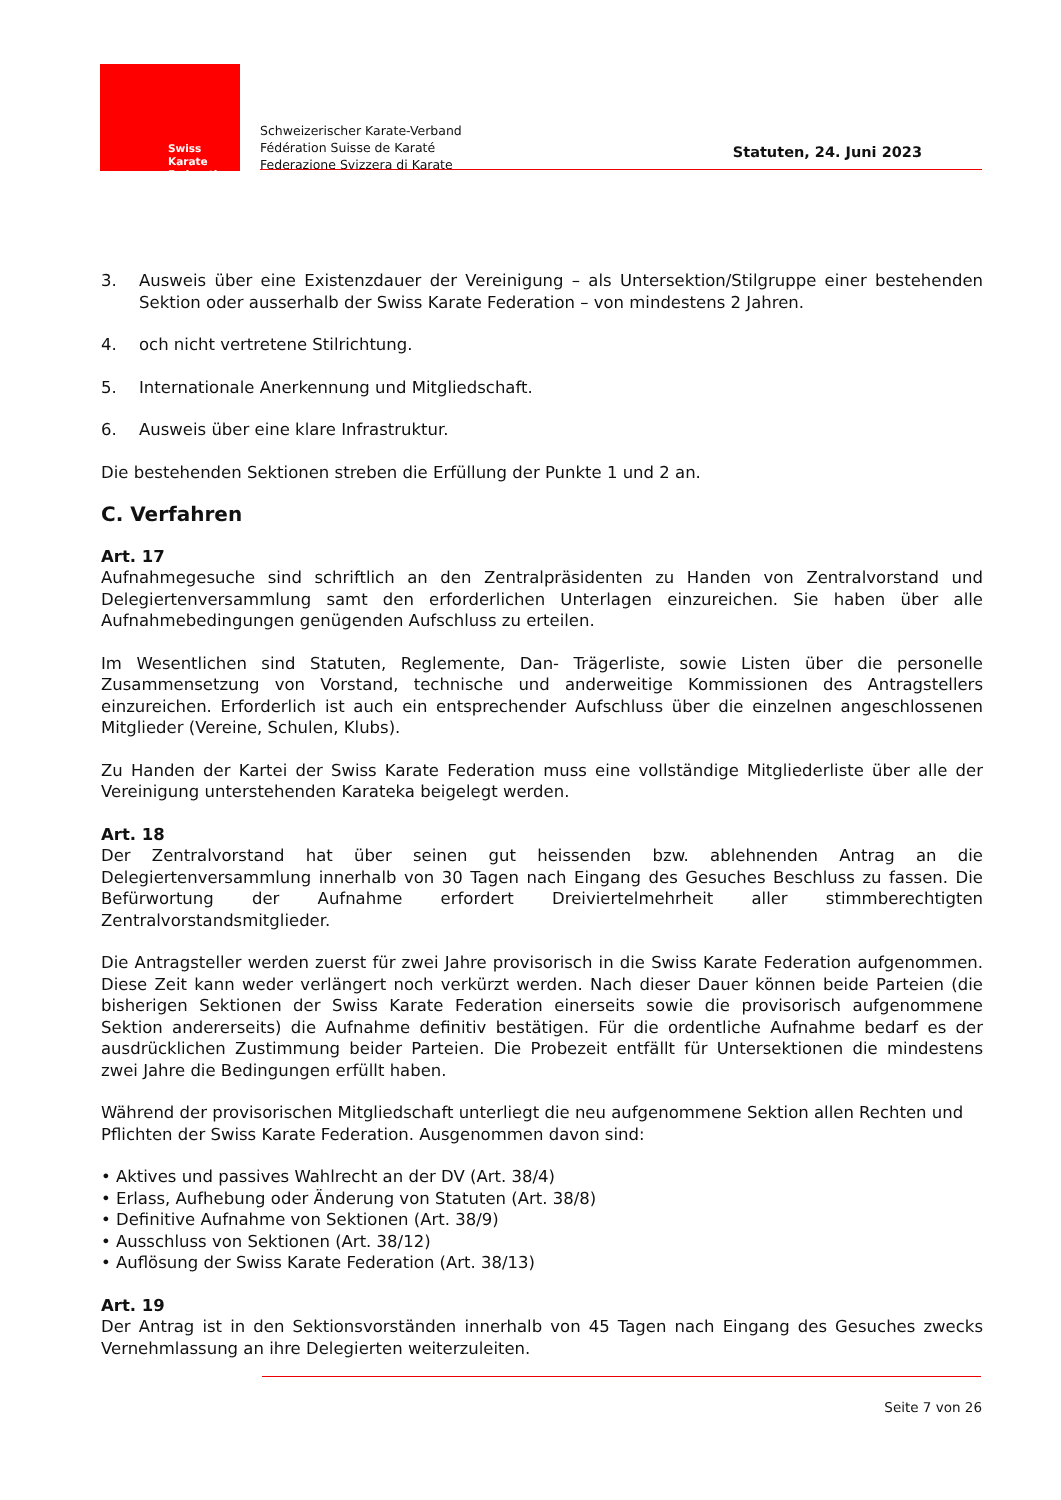Swiss Karate
Federation
Schweizerischer Karate-Verband
Fédération Suisse de Karaté
Federazione Svizzera di Karate
Statuten, 24. Juni 2023
3. Ausweis über eine Existenzdauer der Vereinigung – als Untersektion/Stilgruppe einer bestehenden Sektion oder ausserhalb der Swiss Karate Federation – von mindestens 2 Jahren.
4. och nicht vertretene Stilrichtung.
5. Internationale Anerkennung und Mitgliedschaft.
6. Ausweis über eine klare Infrastruktur.
Die bestehenden Sektionen streben die Erfüllung der Punkte 1 und 2 an.
C. Verfahren
Art. 17
Aufnahmegesuche sind schriftlich an den Zentralpräsidenten zu Handen von Zentralvorstand und Delegiertenversammlung samt den erforderlichen Unterlagen einzureichen. Sie haben über alle Aufnahmebedingungen genügenden Aufschluss zu erteilen.
Im Wesentlichen sind Statuten, Reglemente, Dan- Trägerliste, sowie Listen über die personelle Zusammensetzung von Vorstand, technische und anderweitige Kommissionen des Antragstellers einzureichen. Erforderlich ist auch ein entsprechender Aufschluss über die einzelnen angeschlossenen Mitglieder (Vereine, Schulen, Klubs).
Zu Handen der Kartei der Swiss Karate Federation muss eine vollständige Mitgliederliste über alle der Vereinigung unterstehenden Karateka beigelegt werden.
Art. 18
Der Zentralvorstand hat über seinen gut heissenden bzw. ablehnenden Antrag an die Delegiertenversammlung innerhalb von 30 Tagen nach Eingang des Gesuches Beschluss zu fassen. Die Befürwortung der Aufnahme erfordert Dreiviertelmehrheit aller stimmberechtigten Zentralvorstandsmitglieder.
Die Antragsteller werden zuerst für zwei Jahre provisorisch in die Swiss Karate Federation aufgenommen. Diese Zeit kann weder verlängert noch verkürzt werden. Nach dieser Dauer können beide Parteien (die bisherigen Sektionen der Swiss Karate Federation einerseits sowie die provisorisch aufgenommene Sektion andererseits) die Aufnahme definitiv bestätigen. Für die ordentliche Aufnahme bedarf es der ausdrücklichen Zustimmung beider Parteien. Die Probezeit entfällt für Untersektionen die mindestens zwei Jahre die Bedingungen erfüllt haben.
Während der provisorischen Mitgliedschaft unterliegt die neu aufgenommene Sektion allen Rechten und Pflichten der Swiss Karate Federation. Ausgenommen davon sind:
• Aktives und passives Wahlrecht an der DV (Art. 38/4)
• Erlass, Aufhebung oder Änderung von Statuten (Art. 38/8)
• Definitive Aufnahme von Sektionen (Art. 38/9)
• Ausschluss von Sektionen (Art. 38/12)
• Auflösung der Swiss Karate Federation (Art. 38/13)
Art. 19
Der Antrag ist in den Sektionsvorständen innerhalb von 45 Tagen nach Eingang des Gesuches zwecks Vernehmlassung an ihre Delegierten weiterzuleiten.
Seite 7 von 26